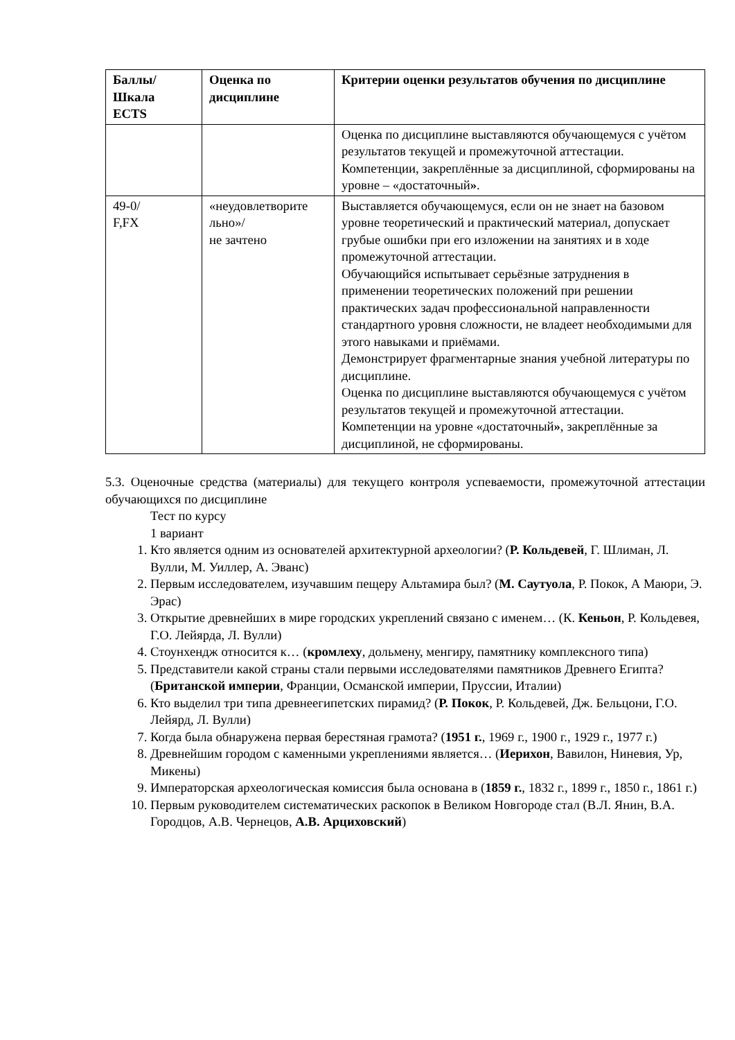| Баллы/ Шкала ECTS | Оценка по дисциплине | Критерии оценки результатов обучения по дисциплине |
| --- | --- | --- |
| | | Оценка по дисциплине выставляются обучающемуся с учётом результатов текущей и промежуточной аттестации. Компетенции, закреплённые за дисциплиной, сформированы на уровне – «достаточный » . |
| 49-0/ F,FX | «неудовлетворите льно»/ не зачтено | Выставляется обучающемуся, если он не знает на базовом уровне теоретический и практический материал, допускает грубые ошибки при его изложении на занятиях и в ходе промежуточной аттестации. Обучающийся испытывает серьёзные затруднения в применении теоретических положений при решении практических задач профессиональной направленности стандартного уровня сложности, не владеет необходимыми для этого навыками и приёмами. Демонстрирует фрагментарные знания учебной литературы по дисциплине. Оценка по дисциплине выставляются обучающемуся с учётом результатов текущей и промежуточной аттестации. Компетенции на уровне «достаточный » , закреплённые за дисциплиной, не сформированы. |
5.3. Оценочные средства (материалы) для текущего контроля успеваемости, промежуточной аттестации обучающихся по дисциплине
Тест по курсу
1 вариант
1. Кто является одним из основателей архитектурной археологии? (Р. Кольдевей, Г. Шлиман, Л. Вулли, М. Уиллер, А. Эванс)
2. Первым исследователем, изучавшим пещеру Альтамира был? (М. Саутуола, Р. Покок, А Маюри, Э. Эрас)
3. Открытие древнейших в мире городских укреплений связано с именем… (К. Кеньон, Р. Кольдевея, Г.О. Лейярда, Л. Вулли)
4. Стоунхендж относится к… (кромлеху, дольмену, менгиру, памятнику комплексного типа)
5. Представители какой страны стали первыми исследователями памятников Древнего Египта? (Британской империи, Франции, Османской империи, Пруссии, Италии)
6. Кто выделил три типа древнеегипетских пирамид? (Р. Покок, Р. Кольдевей, Дж. Бельцони, Г.О. Лейярд, Л. Вулли)
7. Когда была обнаружена первая берестяная грамота? (1951 г., 1969 г., 1900 г., 1929 г., 1977 г.)
8. Древнейшим городом с каменными укреплениями является… (Иерихон, Вавилон, Ниневия, Ур, Микены)
9. Императорская археологическая комиссия была основана в (1859 г., 1832 г., 1899 г., 1850 г., 1861 г.)
10. Первым руководителем систематических раскопок в Великом Новгороде стал (В.Л. Янин, В.А. Городцов, А.В. Чернецов, А.В. Арциховский)